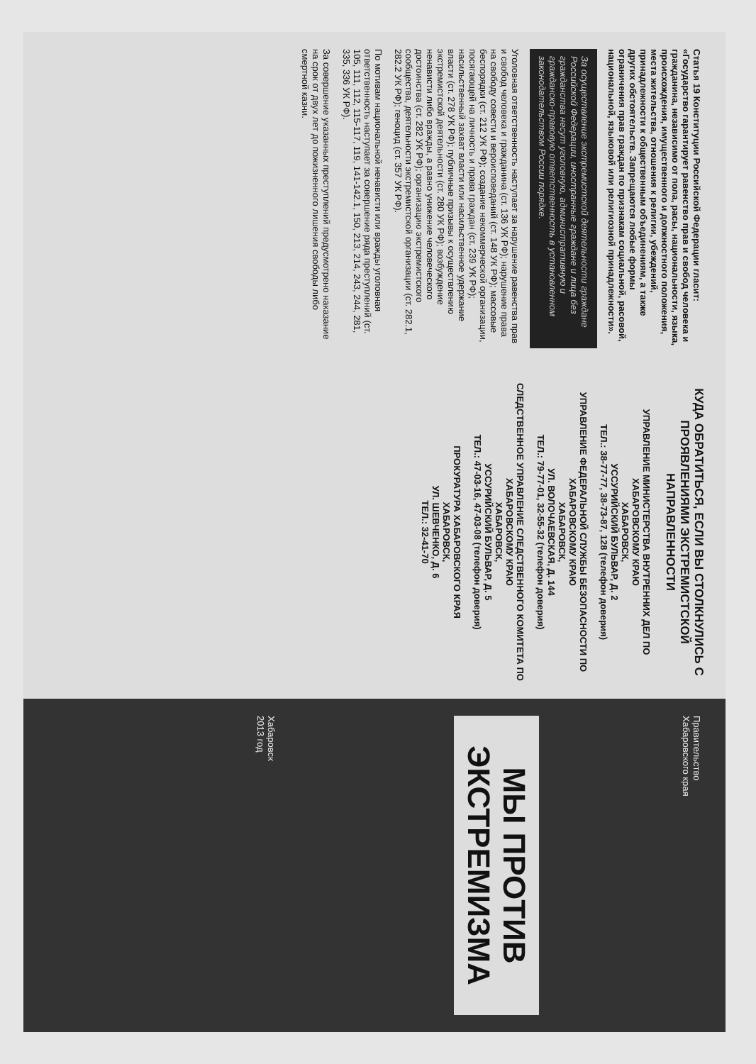Статья 19 Конституции Российской Федерации гласит: «Государство гарантирует равенство прав и свобод человека и гражданина, независимо от пола, расы, национальности, языка, происхождения, имущественного и должностного положения, места жительства, отношения к религии, убеждений, принадлежности к общественным объединениям, а также других обстоятельств. Запрещаются любые формы ограничения прав граждан по признакам социальной, расовой, национальной, языковой или религиозной принадлежности».
За осуществление экстремистской деятельности граждане Российской Федерации, иностранные граждане и лица без гражданства несут уголовную, административную и гражданско-правовую ответственность в установленном законодательством России порядке.
Уголовная ответственность наступает за нарушение равенства прав и свобод человека и гражданина (ст. 136 УК РФ); нарушение права на свободу совести и вероисповеданий (ст. 148 УК РФ); массовые беспорядки (ст. 212 УК РФ); создание некоммерческой организации, посягающей на личность и права граждан (ст. 239 УК РФ); насильственный захват власти или насильственное удержание власти (ст. 278 УК РФ); публичные призывы к осуществлению экстремистской деятельности (ст. 280 УК РФ); возбуждение ненависти либо вражды, а равно унижение человеческого достоинства (ст. 282 УК РФ); организацию экстремистского сообщества, деятельности экстремистской организации (ст. 282.1, 282.2 УК РФ); геноцид (ст. 357 УК РФ).
По мотивам национальной ненависти или вражды уголовная ответственность наступает за совершение ряда преступлений (ст. 105, 111, 112, 115-117, 119, 141-142.1, 150, 213, 214, 243, 244, 281, 335, 336 УК РФ).
За совершение указанных преступлений предусмотрено наказание на срок от двух лет до пожизненного лишения свободы либо смертной казни.
КУДА ОБРАТИТЬСЯ, ЕСЛИ ВЫ СТОЛКНУЛИСЬ С ПРОЯВЛЕНИЯМИ ЭКСТРЕМИСТСКОЙ НАПРАВЛЕННОСТИ
УПРАВЛЕНИЕ МИНИСТЕРСТВА ВНУТРЕННИХ ДЕЛ ПО ХАБАРОВСКОМУ КРАЮ
ХАБАРОВСК,
УССУРИЙСКИЙ БУЛЬВАР, Д. 2
ТЕЛ.: 38-77-77, 38-73-87, 128 (телефон доверия)
УПРАВЛЕНИЕ ФЕДЕРАЛЬНОЙ СЛУЖБЫ БЕЗОПАСНОСТИ ПО ХАБАРОВСКОМУ КРАЮ
ХАБАРОВСК,
УЛ. ВОЛОЧАЕВСКАЯ, Д. 144
ТЕЛ.: 79-77-01, 32-55-32 (телефон доверия)
СЛЕДСТВЕННОЕ УПРАВЛЕНИЕ СЛЕДСТВЕННОГО КОМИТЕТА ПО ХАБАРОВСКОМУ КРАЮ
ХАБАРОВСК,
УССУРИЙСКИЙ БУЛЬВАР, Д. 5
ТЕЛ.: 47-03-16, 47-03-08 (телефон доверия)
ПРОКУРАТУРА ХАБАРОВСКОГО КРАЯ
ХАБАРОВСК,
УЛ. ШЕВЧЕНКО, Д. 6
ТЕЛ.: 32-41-70
Правительство
Хабаровского края
МЫ ПРОТИВ ЭКСТРЕМИЗМА
Хабаровск
2013 год